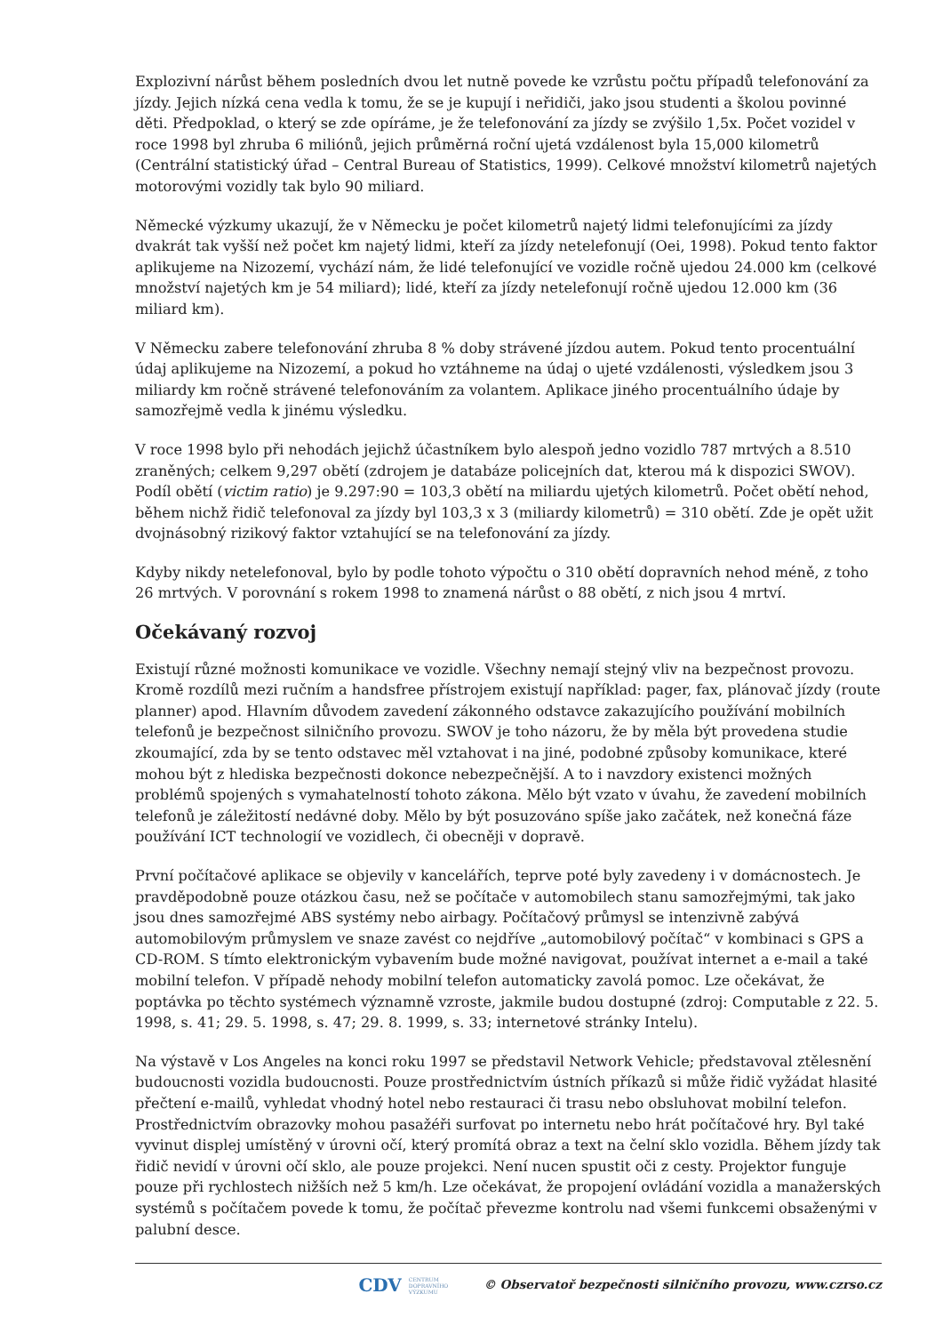Explozivní nárůst během posledních dvou let nutně povede ke vzrůstu počtu případů telefonování za jízdy. Jejich nízká cena vedla k tomu, že se je kupují i neřidiči, jako jsou studenti a školou povinné děti. Předpoklad, o který se zde opíráme, je že telefonování za jízdy se zvýšilo 1,5x. Počet vozidel v roce 1998 byl zhruba 6 miliónů, jejich průměrná roční ujetá vzdálenost byla 15,000 kilometrů (Centrální statistický úřad – Central Bureau of Statistics, 1999). Celkové množství kilometrů najetých motorovými vozidly tak bylo 90 miliard.
Německé výzkumy ukazují, že v Německu je počet kilometrů najetý lidmi telefonujícími za jízdy dvakrát tak vyšší než počet km najetý lidmi, kteří za jízdy netelefonují (Oei, 1998). Pokud tento faktor aplikujeme na Nizozemí, vychází nám, že lidé telefonující ve vozidle ročně ujedou 24.000 km (celkové množství najetých km je 54 miliard); lidé, kteří za jízdy netelefonují ročně ujedou 12.000 km (36 miliard km).
V Německu zabere telefonování zhruba 8 % doby strávené jízdou autem. Pokud tento procentuální údaj aplikujeme na Nizozemí, a pokud ho vztáhneme na údaj o ujeté vzdálenosti, výsledkem jsou 3 miliardy km ročně strávené telefonováním za volantem. Aplikace jiného procentuálního údaje by samozřejmě vedla k jinému výsledku.
V roce 1998 bylo při nehodách jejichž účastníkem bylo alespoň jedno vozidlo 787 mrtvých a 8.510 zraněných; celkem 9,297 obětí (zdrojem je databáze policejních dat, kterou má k dispozici SWOV). Podíl obětí (victim ratio) je 9.297:90 = 103,3 obětí na miliardu ujetých kilometrů. Počet obětí nehod, během nichž řidič telefonoval za jízdy byl 103,3 x 3 (miliardy kilometrů) = 310 obětí. Zde je opět užit dvojnásobný rizikový faktor vztahující se na telefonování za jízdy.
Kdyby nikdy netelefonoval, bylo by podle tohoto výpočtu o 310 obětí dopravních nehod méně, z toho 26 mrtvých. V porovnání s rokem 1998 to znamená nárůst o 88 obětí, z nich jsou 4 mrtví.
Očekávaný rozvoj
Existují různé možnosti komunikace ve vozidle. Všechny nemají stejný vliv na bezpečnost provozu. Kromě rozdílů mezi ručním a handsfree přístrojem existují například: pager, fax, plánovač jízdy (route planner) apod. Hlavním důvodem zavedení zákonného odstavce zakazujícího používání mobilních telefonů je bezpečnost silničního provozu. SWOV je toho názoru, že by měla být provedena studie zkoumající, zda by se tento odstavec měl vztahovat i na jiné, podobné způsoby komunikace, které mohou být z hlediska bezpečnosti dokonce nebezpečnější. A to i navzdory existenci možných problémů spojených s vymahatelností tohoto zákona. Mělo být vzato v úvahu, že zavedení mobilních telefonů je záležitostí nedávné doby. Mělo by být posuzováno spíše jako začátek, než konečná fáze používání ICT technologií ve vozidlech, či obecněji v dopravě.
První počítačové aplikace se objevily v kancelářích, teprve poté byly zavedeny i v domácnostech. Je pravděpodobně pouze otázkou času, než se počítače v automobilech stanu samozřejmými, tak jako jsou dnes samozřejmé ABS systémy nebo airbagy. Počítačový průmysl se intenzivně zabývá automobilovým průmyslem ve snaze zavést co nejdříve „automobilový počítač“ v kombinaci s GPS a CD-ROM. S tímto elektronickým vybavením bude možné navigovat, používat internet a e-mail a také mobilní telefon. V případě nehody mobilní telefon automaticky zavolá pomoc. Lze očekávat, že poptávka po těchto systémech významně vzroste, jakmile budou dostupné (zdroj: Computable z 22. 5. 1998, s. 41; 29. 5. 1998, s. 47; 29. 8. 1999, s. 33; internetové stránky Intelu).
Na výstavě v Los Angeles na konci roku 1997 se představil Network Vehicle; představoval ztělesnění budoucnosti vozidla budoucnosti. Pouze prostřednictvím ústních příkazů si může řidič vyžádat hlasité přečtení e-mailů, vyhledat vhodný hotel nebo restauraci či trasu nebo obsluhovat mobilní telefon. Prostřednictvím obrazovky mohou pasažéři surfovat po internetu nebo hrát počítačové hry. Byl také vyvinut displej umístěný v úrovni očí, který promítá obraz a text na čelní sklo vozidla. Během jízdy tak řidič nevidí v úrovni očí sklo, ale pouze projekci. Není nucen spustit oči z cesty. Projektor funguje pouze při rychlostech nižších než 5 km/h. Lze očekávat, že propojení ovládání vozidla a manažerských systémů s počítačem povede k tomu, že počítač převezme kontrolu nad všemi funkcemi obsaženými v palubní desce.
CDV CENTRUM
DOPRAVNÍHO
VÝZKUMU © Observatoř bezpečnosti silničního provozu, www.czrso.cz